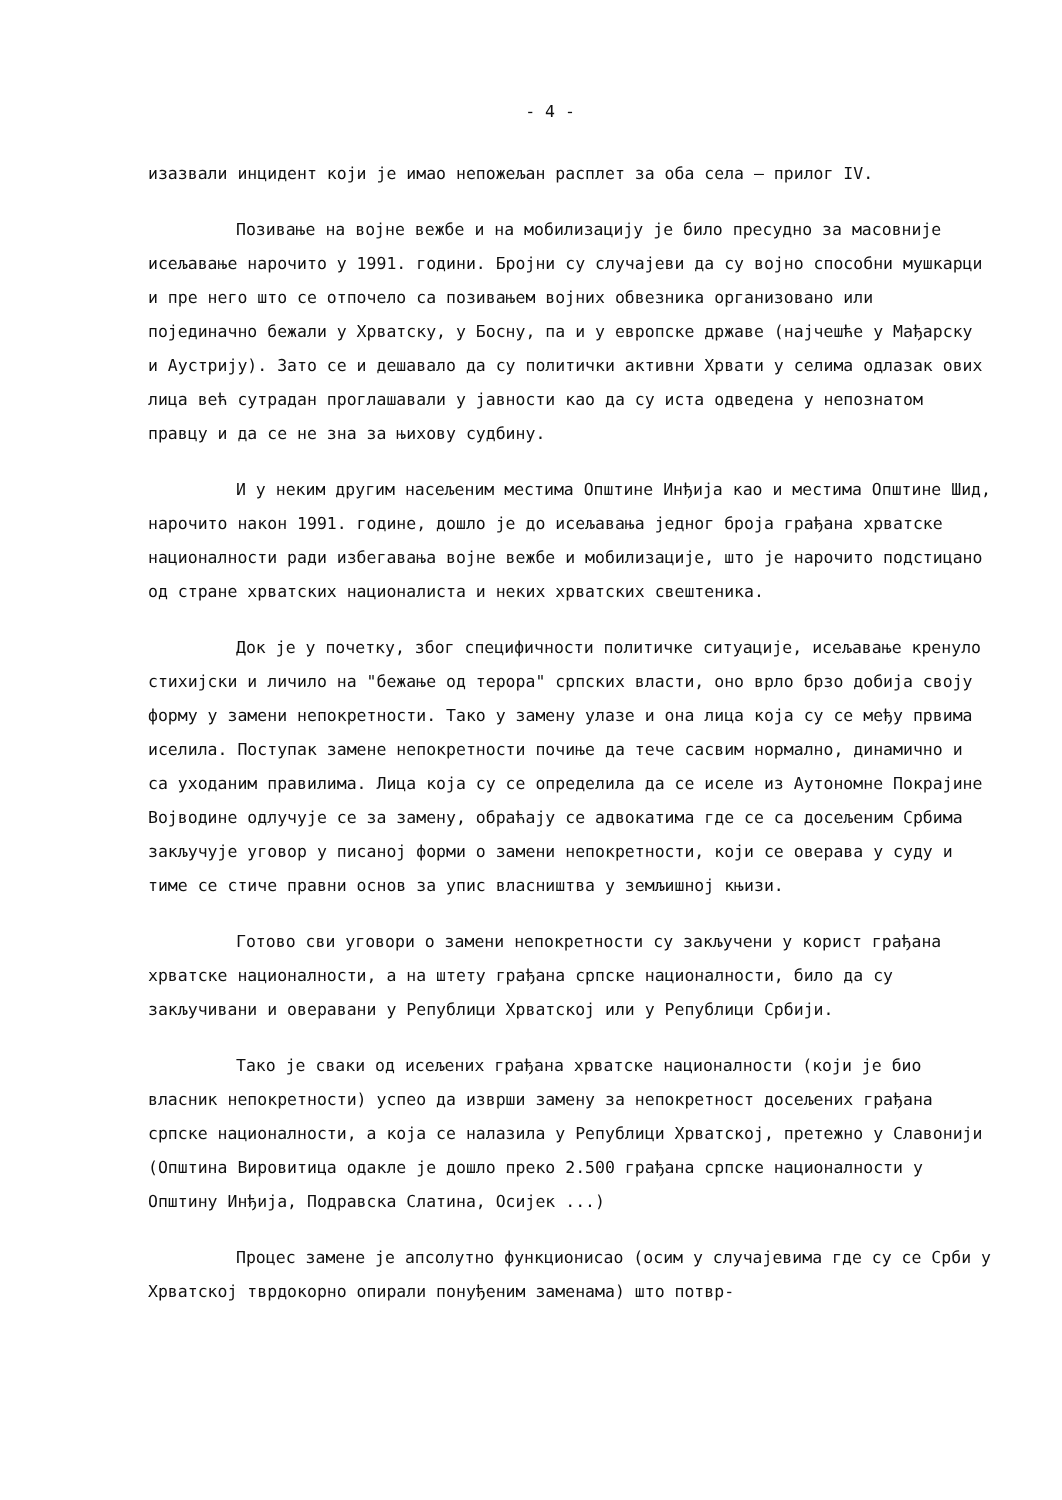- 4 -
изазвали инцидент који је имао непожељан расплет за оба села – прилог IV.
Позивање на војне вежбе и на мобилизацију је било пресудно за масовније исељавање нарочито у 1991. години. Бројни су случајеви да су војно способни мушкарци и пре него што се отпочело са позивањем војних обвезника организовано или појединачно бежали у Хрватску, у Босну, па и у европске државе (најчешће у Мађарску и Аустрију). Зато се и дешавало да су политички активни Хрвати у селима одлазак ових лица већ сутрадан проглашавали у јавности као да су иста одведена у непознатом правцу и да се не зна за њихову судбину.
И у неким другим насељеним местима Општине Инђија као и местима Општине Шид, нарочито након 1991. године, дошло је до исељавања једног броја грађана хрватске националности ради избегавања војне вежбе и мобилизације, што је нарочито подстицано од стране хрватских националиста и неких хрватских свештеника.
Док је у почетку, због специфичности политичке ситуације, исељавање кренуло стихијски и личило на "бежање од терора" српских власти, оно врло брзо добија своју форму у замени непокретности. Тако у замену улазе и она лица која су се међу првима иселила. Поступак замене непокретности почиње да тече сасвим нормално, динамично и са уходаним правилима. Лица која су се определила да се иселе из Аутономне Покрајине Војводине одлучује се за замену, обраћају се адвокатима где се са досељеним Србима закључује уговор у писаној форми о замени непокретности, који се оверава у суду и тиме се стиче правни основ за упис власништва у земљишној књизи.
Готово сви уговори о замени непокретности су закључени у корист грађана хрватске националности, а на штету грађана српске националности, било да су закључивани и оверавани у Републици Хрватској или у Републици Србији.
Тако је сваки од исељених грађана хрватске националности (који је био власник непокретности) успео да изврши замену за непокретност досељених грађана српске националности, а која се налазила у Републици Хрватској, претежно у Славонији (Општина Вировитица одакле је дошло преко 2.500 грађана српске националности у Општину Инђија, Подравска Слатина, Осијек ...)
Процес замене је апсолутно функционисао (осим у случајевима где су се Срби у Хрватској тврдокорно опирали понуђеним заменама) што потвр-